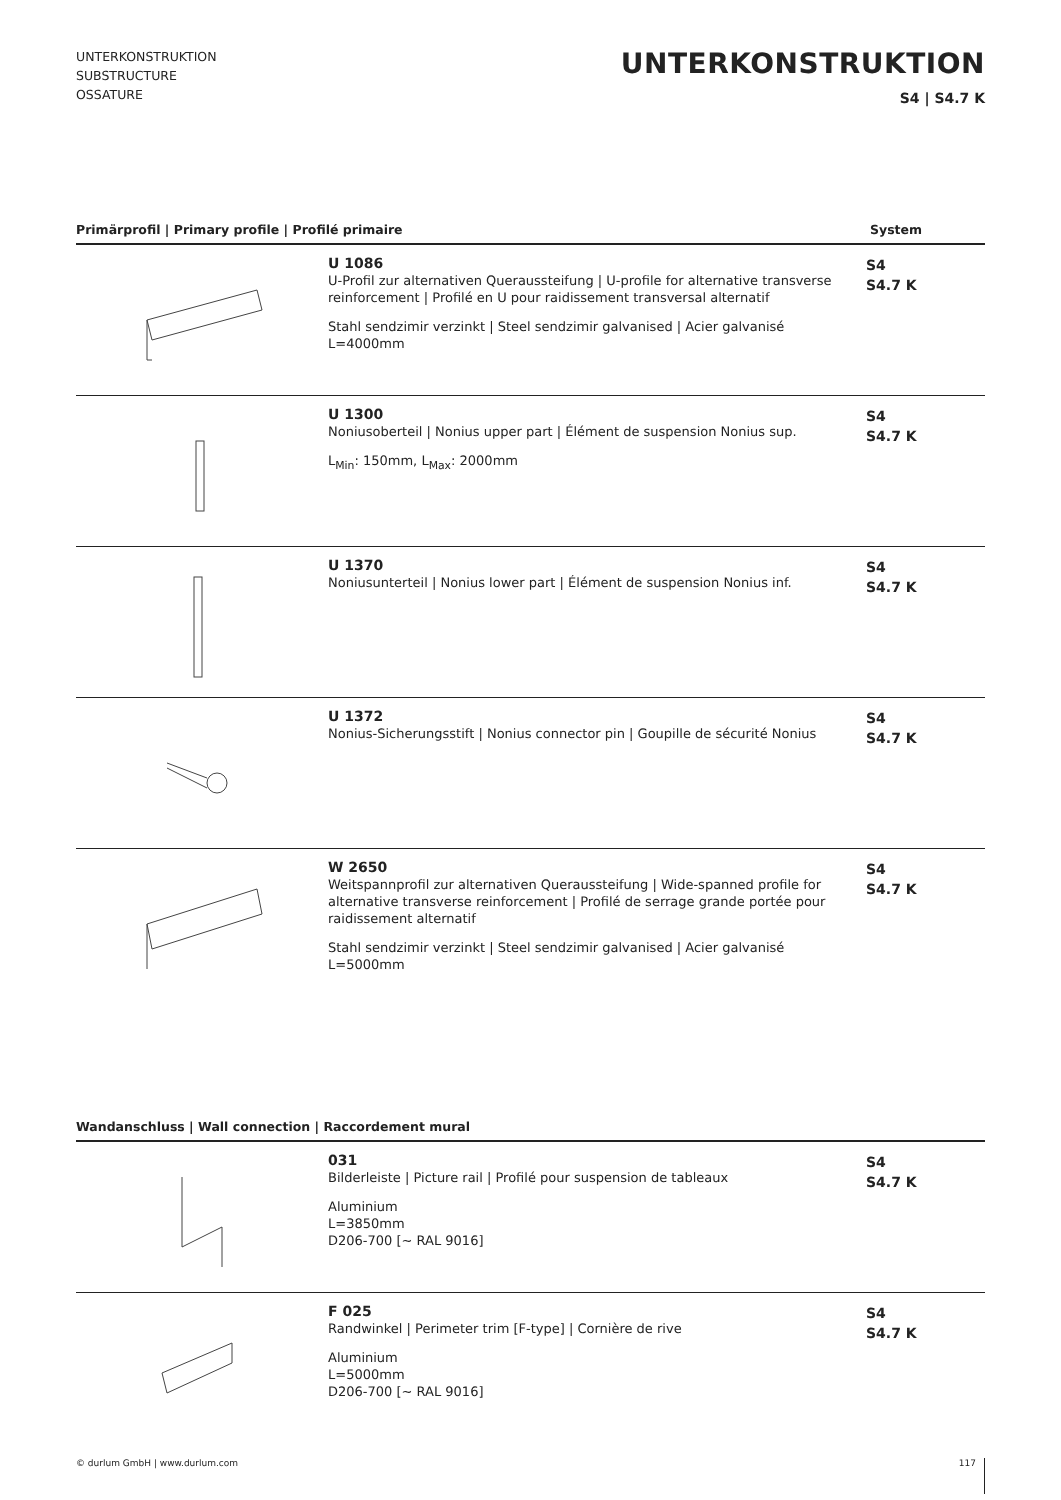UNTERKONSTRUKTION
SUBSTRUCTURE
OSSATURE
UNTERKONSTRUKTION
S4 | S4.7 K
Primärprofil | Primary profile | Profilé primaire System
U 1086
U-Profil zur alternativen Queraussteifung | U-profile for alternative transverse reinforcement | Profilé en U pour raidissement transversal alternatif
Stahl sendzimir verzinkt | Steel sendzimir galvanised | Acier galvanisé
L=4000mm
S4
S4.7 K
U 1300
Noniusoberteil | Nonius upper part | Élément de suspension Nonius sup.
L<sub>Min</sub>: 150mm, L<sub>Max</sub>: 2000mm
S4
S4.7 K
U 1370
Noniusunterteil | Nonius lower part | Élément de suspension Nonius inf.
S4
S4.7 K
U 1372
Nonius-Sicherungsstift | Nonius connector pin | Goupille de sécurité Nonius
S4
S4.7 K
W 2650
Weitspannprofil zur alternativen Queraussteifung | Wide-spanned profile for alternative transverse reinforcement | Profilé de serrage grande portée pour raidissement alternatif
Stahl sendzimir verzinkt | Steel sendzimir galvanised | Acier galvanisé
L=5000mm
S4
S4.7 K
Wandanschluss | Wall connection | Raccordement mural
031
Bilderleiste | Picture rail | Profilé pour suspension de tableaux
Aluminium
L=3850mm
D206-700 [~ RAL 9016]
S4
S4.7 K
F 025
Randwinkel | Perimeter trim [F-type] | Cornière de rive
Aluminium
L=5000mm
D206-700 [~ RAL 9016]
S4
S4.7 K
© durlum GmbH | www.durlum.com 117